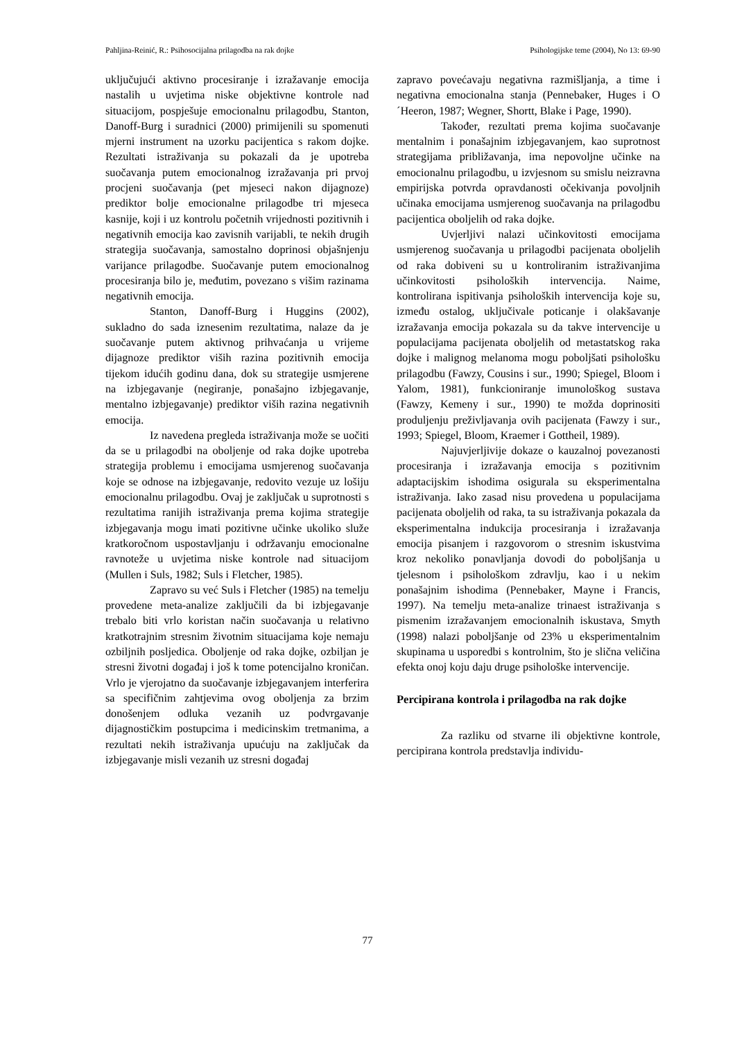Pahljina-Reinić, R.: Psihosocijalna prilagodba na rak dojke Psihologijske teme (2004), No 13: 69-90
uključujući aktivno procesiranje i izražavanje emocija nastalih u uvjetima niske objektivne kontrole nad situacijom, pospješuje emocionalnu prilagodbu, Stanton, Danoff-Burg i suradnici (2000) primijenili su spomenuti mjerni instrument na uzorku pacijentica s rakom dojke. Rezultati istraživanja su pokazali da je upotreba suočavanja putem emocionalnog izražavanja pri prvoj procjeni suočavanja (pet mjeseci nakon dijagnoze) prediktor bolje emocionalne prilagodbe tri mjeseca kasnije, koji i uz kontrolu početnih vrijednosti pozitivnih i negativnih emocija kao zavisnih varijabli, te nekih drugih strategija suočavanja, samostalno doprinosi objašnjenju varijance prilagodbe. Suočavanje putem emocionalnog procesiranja bilo je, međutim, povezano s višim razinama negativnih emocija.
Stanton, Danoff-Burg i Huggins (2002), sukladno do sada iznesenim rezultatima, nalaze da je suočavanje putem aktivnog prihvaćanja u vrijeme dijagnoze prediktor viših razina pozitivnih emocija tijekom idućih godinu dana, dok su strategije usmjerene na izbjegavanje (negiranje, ponašajno izbjegavanje, mentalno izbjegavanje) prediktor viših razina negativnih emocija.
Iz navedena pregleda istraživanja može se uočiti da se u prilagodbi na oboljenje od raka dojke upotreba strategija problemu i emocijama usmjerenog suočavanja koje se odnose na izbjegavanje, redovito vezuje uz lošiju emocionalnu prilagodbu. Ovaj je zaključak u suprotnosti s rezultatima ranijih istraživanja prema kojima strategije izbjegavanja mogu imati pozitivne učinke ukoliko služe kratkoročnom uspostavljanju i održavanju emocionalne ravnoteže u uvjetima niske kontrole nad situacijom (Mullen i Suls, 1982; Suls i Fletcher, 1985).
Zapravo su već Suls i Fletcher (1985) na temelju provedene meta-analize zaključili da bi izbjegavanje trebalo biti vrlo koristan način suočavanja u relativno kratkotrajnim stresnim životnim situacijama koje nemaju ozbiljnih posljedica. Oboljenje od raka dojke, ozbiljan je stresni životni događaj i još k tome potencijalno kroničan. Vrlo je vjerojatno da suočavanje izbjegavanjem interferira sa specifičnim zahtjevima ovog oboljenja za brzim donošenjem odluka vezanih uz podvrgavanje dijagnostičkim postupcima i medicinskim tretmanima, a rezultati nekih istraživanja upućuju na zaključak da izbjegavanje misli vezanih uz stresni događaj
zapravo povećavaju negativna razmišljanja, a time i negativna emocionalna stanja (Pennebaker, Huges i O´Heeron, 1987; Wegner, Shortt, Blake i Page, 1990).
Također, rezultati prema kojima suočavanje mentalnim i ponašajnim izbjegavanjem, kao suprotnost strategijama približavanja, ima nepovoljne učinke na emocionalnu prilagodbu, u izvjesnom su smislu neizravna empirijska potvrda opravdanosti očekivanja povoljnih učinaka emocijama usmjerenog suočavanja na prilagodbu pacijentica oboljelih od raka dojke.
Uvjerljivi nalazi učinkovitosti emocijama usmjerenog suočavanja u prilagodbi pacijenata oboljelih od raka dobiveni su u kontroliranim istraživanjima učinkovitosti psiholoških intervencija. Naime, kontrolirana ispitivanja psiholoških intervencija koje su, između ostalog, uključivale poticanje i olakšavanje izražavanja emocija pokazala su da takve intervencije u populacijama pacijenata oboljelih od metastatskog raka dojke i malignog melanoma mogu poboljšati psihološku prilagodbu (Fawzy, Cousins i sur., 1990; Spiegel, Bloom i Yalom, 1981), funkcioniranje imunološkog sustava (Fawzy, Kemeny i sur., 1990) te možda doprinositi produljenju preživljavanja ovih pacijenata (Fawzy i sur., 1993; Spiegel, Bloom, Kraemer i Gottheil, 1989).
Najuvjerljivije dokaze o kauzalnoj povezanosti procesiranja i izražavanja emocija s pozitivnim adaptacijskim ishodima osigurala su eksperimentalna istraživanja. Iako zasad nisu provedena u populacijama pacijenata oboljelih od raka, ta su istraživanja pokazala da eksperimentalna indukcija procesiranja i izražavanja emocija pisanjem i razgovorom o stresnim iskustvima kroz nekoliko ponavljanja dovodi do poboljšanja u tjelesnom i psihološkom zdravlju, kao i u nekim ponašajnim ishodima (Pennebaker, Mayne i Francis, 1997). Na temelju meta-analize trinaest istraživanja s pismenim izražavanjem emocionalnih iskustava, Smyth (1998) nalazi poboljšanje od 23% u eksperimentalnim skupinama u usporedbi s kontrolnim, što je slična veličina efekta onoj koju daju druge psihološke intervencije.
Percipirana kontrola i prilagodba na rak dojke
Za razliku od stvarne ili objektivne kontrole, percipirana kontrola predstavlja individu-
77